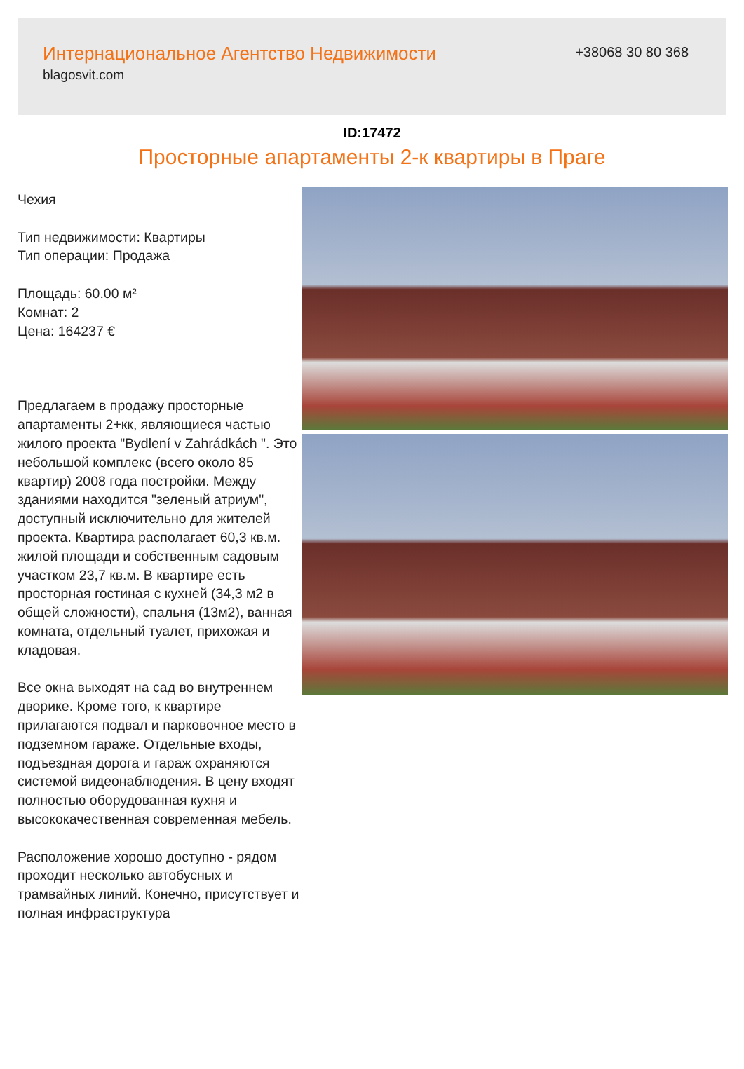Интернациональное Агентство Недвижимости
blagosvit.com
+38068 30 80 368
ID:17472
Просторные апартаменты 2-к квартиры в Праге
Чехия
Тип недвижимости: Квартиры
Тип операции: Продажа
Площадь: 60.00 м²
Комнат: 2
Цена: 164237 €
Предлагаем в продажу просторные апартаменты 2+кк, являющиеся частью жилого проекта "Bydlení v Zahrádkách ". Это небольшой комплекс (всего около 85 квартир) 2008 года постройки. Между зданиями находится "зеленый атриум", доступный исключительно для жителей проекта. Квартира располагает 60,3 кв.м. жилой площади и собственным садовым участком 23,7 кв.м. В квартире есть просторная гостиная с кухней (34,3 м2 в общей сложности), спальня (13м2), ванная комната, отдельный туалет, прихожая и кладовая.
Все окна выходят на сад во внутреннем дворике. Кроме того, к квартире прилагаются подвал и парковочное место в подземном гараже. Отдельные входы, подъездная дорога и гараж охраняются системой видеонаблюдения. В цену входят полностью оборудованная кухня и высококачественная современная мебель.
Расположение хорошо доступно - рядом проходит несколько автобусных и трамвайных линий. Конечно, присутствует и полная инфраструктура